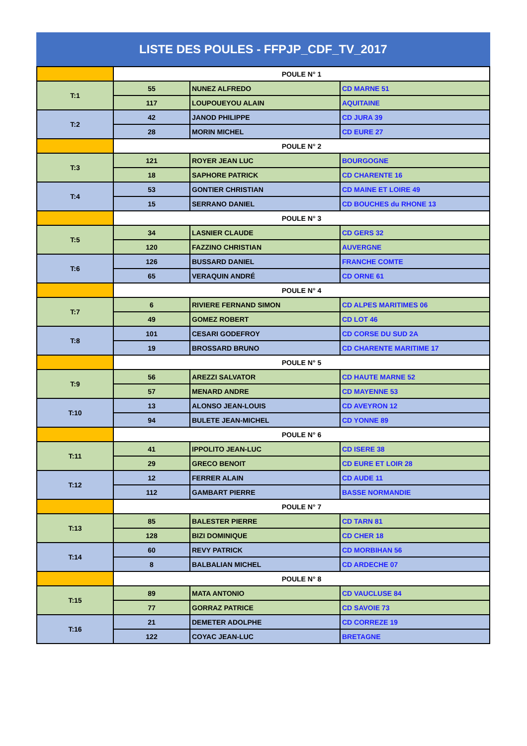LISTE DES POULES - FFPJP_CDF_TV_2017
| | POULE N° 1 | | |
| T:1 | 55 | NUNEZ ALFREDO | CD MARNE 51 |
| | 117 | LOUPOUEYOU ALAIN | AQUITAINE |
| T:2 | 42 | JANOD PHILIPPE | CD JURA 39 |
| | 28 | MORIN MICHEL | CD EURE 27 |
| | POULE N° 2 | | |
| T:3 | 121 | ROYER JEAN LUC | BOURGOGNE |
| | 18 | SAPHORE PATRICK | CD CHARENTE 16 |
| T:4 | 53 | GONTIER CHRISTIAN | CD MAINE ET LOIRE 49 |
| | 15 | SERRANO DANIEL | CD BOUCHES du RHONE 13 |
| | POULE N° 3 | | |
| T:5 | 34 | LASNIER CLAUDE | CD GERS 32 |
| | 120 | FAZZINO CHRISTIAN | AUVERGNE |
| T:6 | 126 | BUSSARD DANIEL | FRANCHE COMTE |
| | 65 | VERAQUIN ANDRÉ | CD ORNE 61 |
| | POULE N° 4 | | |
| T:7 | 6 | RIVIERE FERNAND SIMON | CD ALPES MARITIMES 06 |
| | 49 | GOMEZ ROBERT | CD LOT 46 |
| T:8 | 101 | CESARI GODEFROY | CD CORSE DU SUD 2A |
| | 19 | BROSSARD BRUNO | CD CHARENTE MARITIME 17 |
| | POULE N° 5 | | |
| T:9 | 56 | AREZZI SALVATOR | CD HAUTE MARNE 52 |
| | 57 | MENARD ANDRE | CD MAYENNE 53 |
| T:10 | 13 | ALONSO JEAN-LOUIS | CD AVEYRON 12 |
| | 94 | BULETE JEAN-MICHEL | CD YONNE 89 |
| | POULE N° 6 | | |
| T:11 | 41 | IPPOLITO JEAN-LUC | CD ISERE 38 |
| | 29 | GRECO BENOIT | CD EURE ET LOIR 28 |
| T:12 | 12 | FERRER ALAIN | CD AUDE 11 |
| | 112 | GAMBART PIERRE | BASSE NORMANDIE |
| | POULE N° 7 | | |
| T:13 | 85 | BALESTER PIERRE | CD TARN 81 |
| | 128 | BIZI DOMINIQUE | CD CHER 18 |
| T:14 | 60 | REVY PATRICK | CD MORBIHAN 56 |
| | 8 | BALBALIAN MICHEL | CD ARDECHE 07 |
| | POULE N° 8 | | |
| T:15 | 89 | MATA ANTONIO | CD VAUCLUSE 84 |
| | 77 | GORRAZ PATRICE | CD SAVOIE 73 |
| T:16 | 21 | DEMETER ADOLPHE | CD CORREZE 19 |
| | 122 | COYAC JEAN-LUC | BRETAGNE |